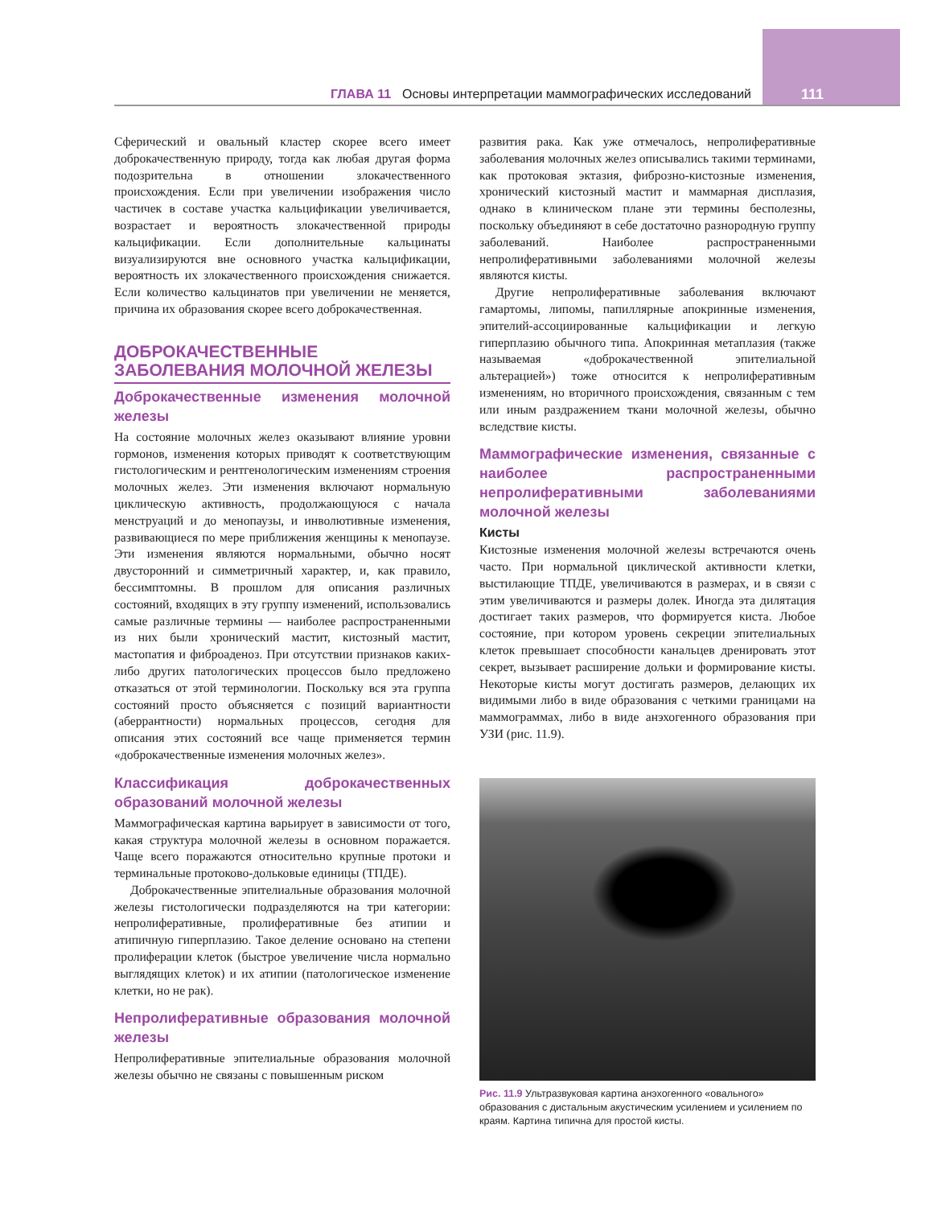ГЛАВА 11 Основы интерпретации маммографических исследований 111
Сферический и овальный кластер скорее всего имеет доброкачественную природу, тогда как любая другая форма подозрительна в отношении злокачественного происхождения. Если при увеличении изображения число частичек в составе участка кальцификации увеличивается, возрастает и вероятность злокачественной природы кальцификации. Если дополнительные кальцинаты визуализируются вне основного участка кальцификации, вероятность их злокачественного происхождения снижается. Если количество кальцинатов при увеличении не меняется, причина их образования скорее всего доброкачественная.
ДОБРОКАЧЕСТВЕННЫЕ ЗАБОЛЕВАНИЯ МОЛОЧНОЙ ЖЕЛЕЗЫ
Доброкачественные изменения молочной железы
На состояние молочных желез оказывают влияние уровни гормонов, изменения которых приводят к соответствующим гистологическим и рентгенологическим изменениям строения молочных желез. Эти изменения включают нормальную циклическую активность, продолжающуюся с начала менструаций и до менопаузы, и инволютивные изменения, развивающиеся по мере приближения женщины к менопаузе. Эти изменения являются нормальными, обычно носят двусторонний и симметричный характер, и, как правило, бессимптомны. В прошлом для описания различных состояний, входящих в эту группу изменений, использовались самые различные термины — наиболее распространенными из них были хронический мастит, кистозный мастит, мастопатия и фиброаденоз. При отсутствии признаков каких-либо других патологических процессов было предложено отказаться от этой терминологии. Поскольку вся эта группа состояний просто объясняется с позиций вариантности (аберрантности) нормальных процессов, сегодня для описания этих состояний все чаще применяется термин «доброкачественные изменения молочных желез».
Классификация доброкачественных образований молочной железы
Маммографическая картина варьирует в зависимости от того, какая структура молочной железы в основном поражается. Чаще всего поражаются относительно крупные протоки и терминальные протоково-дольковые единицы (ТПДЕ).
Доброкачественные эпителиальные образования молочной железы гистологически подразделяются на три категории: непролиферативные, пролиферативные без атипии и атипичную гиперплазию. Такое деление основано на степени пролиферации клеток (быстрое увеличение числа нормально выглядящих клеток) и их атипии (патологическое изменение клетки, но не рак).
Непролиферативные образования молочной железы
Непролиферативные эпителиальные образования молочной железы обычно не связаны с повышенным риском
развития рака. Как уже отмечалось, непролиферативные заболевания молочных желез описывались такими терминами, как протоковая эктазия, фиброзно-кистозные изменения, хронический кистозный мастит и маммарная дисплазия, однако в клиническом плане эти термины бесполезны, поскольку объединяют в себе достаточно разнородную группу заболеваний. Наиболее распространенными непролиферативными заболеваниями молочной железы являются кисты.
Другие непролиферативные заболевания включают гамартомы, липомы, папиллярные апокринные изменения, эпителий-ассоциированные кальцификации и легкую гиперплазию обычного типа. Апокринная метаплазия (также называемая «доброкачественной эпителиальной альтерацией») тоже относится к непролиферативным изменениям, но вторичного происхождения, связанным с тем или иным раздражением ткани молочной железы, обычно вследствие кисты.
Маммографические изменения, связанные с наиболее распространенными непролиферативными заболеваниями молочной железы
Кисты
Кистозные изменения молочной железы встречаются очень часто. При нормальной циклической активности клетки, выстилающие ТПДЕ, увеличиваются в размерах, и в связи с этим увеличиваются и размеры долек. Иногда эта дилятация достигает таких размеров, что формируется киста. Любое состояние, при котором уровень секреции эпителиальных клеток превышает способности канальцев дренировать этот секрет, вызывает расширение дольки и формирование кисты. Некоторые кисты могут достигать размеров, делающих их видимыми либо в виде образования с четкими границами на маммограммах, либо в виде анэхогенного образования при УЗИ (рис. 11.9).
Рис. 11.9 Ультразвуковая картина анэхогенного «овального» образования с дистальным акустическим усилением и усилением по краям. Картина типична для простой кисты.